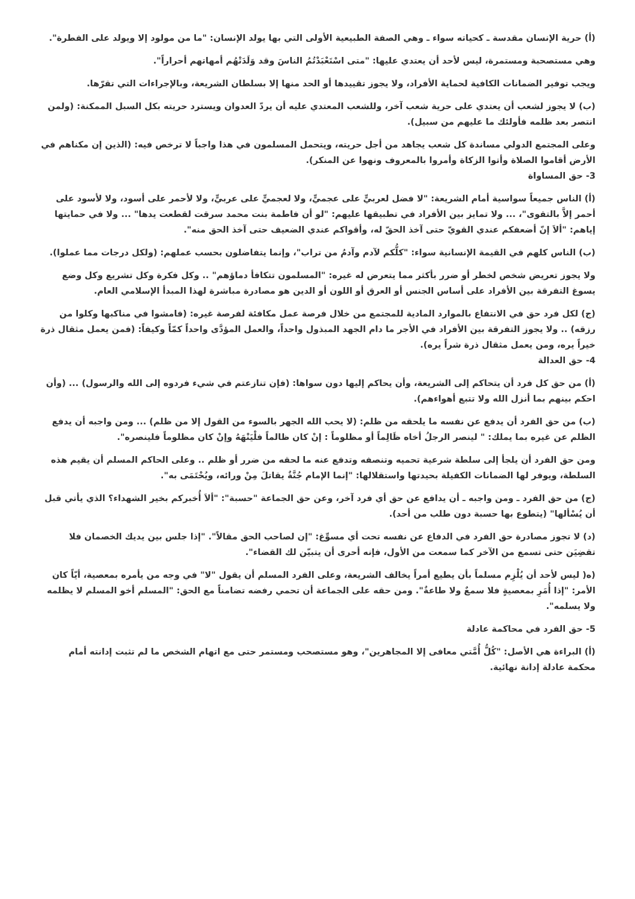(أ) حرية الإنسان مقدسة ـ كحياته سواء ـ وهي الصفة الطبيعية الأولى التي بها يولد الإنسان: "ما من مولود إلا ويولد على الفطرة".
وهي مستصحبة ومستمرة، ليس لأحد أن يعتدي عليها: "متى اسْتَعْبَدْتُمُ الناسَ وقد وَلَدَتْهُم أمهاتهم أحراراً".
ويجب توفير الضمانات الكافية لحماية الأفراد، ولا يجوز تقييدها أو الحد منها إلا بسلطان الشريعة، وبالإجراءات التي تقرّها.
(ب) لا يجوز لشعب أن يعتدي على حرية شعب آخر، وللشعب المعتدي عليه أن يردّ العدوان ويسترد حريته بكل السبل الممكنة: (ولمن انتصر بعد ظلمه فأولئك ما عليهم من سبيل).
وعلى المجتمع الدولي مساندة كل شعب يجاهد من أجل حريته، ويتحمل المسلمون في هذا واجباً لا ترخص فيه: (الذين إن مكناهم في الأرض أقاموا الصلاة وأتوا الزكاة وأمروا بالمعروف ونهوا عن المنكر).
3- حق المساواة
(أ) الناس جميعاً سواسية أمام الشريعة: "لا فضل لعربيٍّ على عجميٍّ، ولا لعجميٍّ على عربيٍّ، ولا لأحمر على أسود، ولا لأسود على أحمر إلاَّ بالتقوى"، ... ولا تمايز بين الأفراد في تطبيقها عليهم: "لو أن فاطمة بنت محمد سرقت لقطعت يدها" ... ولا في حمايتها إياهم: "ألاَ إنّ أضعفكم عندي القويّ حتى آخذ الحقّ له، وأقواكم عندي الضعيف حتى آخذ الحق منه".
(ب) الناس كلهم في القيمة الإنسانية سواء: "كلُّكم لآدم وآدمُ من تراب"، وإنما يتفاضلون بحسب عملهم: (ولكل درجات مما عملوا).
ولا يجوز تعريض شخص لخطر أو ضرر بأكثر مما يتعرض له غيره: "المسلمون تتكافأ دماؤهم" .. وكل فكرة وكل تشريع وكل وضع يسوغ التفرقة بين الأفراد على أساس الجنس أو العرق أو اللون أو الدين هو مصادرة مباشرة لهذا المبدأ الإسلامي العام.
(ج) لكل فرد حق في الانتفاع بالموارد المادية للمجتمع من خلال فرصة عمل مكافئة لفرصة غيره: (فامشوا في مناكبها وكلوا من رزقه) .. ولا يجوز التفرقة بين الأفراد في الأجر ما دام الجهد المبذول واحداً، والعمل المؤدَّى واحداً كمّاً وكيفاً: (فمن يعمل مثقال ذرة خيراً يره، ومن يعمل مثقال ذرة شراً يره).
4- حق العدالة
(أ) من حق كل فرد أن يتحاكم إلى الشريعة، وأن يحاكم إليها دون سواها: (فإن تنازعتم في شيء فردوه إلى الله والرسول) ... (وأن احكم بينهم بما أنزل الله ولا تتبع أهواءهم).
(ب) من حق الفرد أن يدفع عن نفسه ما يلحقه من ظلم: (لا يحب الله الجهر بالسوء من القول إلا من ظلم) ... ومن واجبه أن يدفع الظلم عن غيره بما يملك: " لينصر الرجلُ أخاه ظَالِماً أو مظلوماً : إنْ كان ظالماً فلْيَنْهَهُ وإنْ كان مظلوماً فلينصره".
ومن حق الفرد أن يلجأ إلى سلطة شرعية تحميه وتنصفه وتدفع عنه ما لحقه من ضرر أو ظلم .. وعلى الحاكم المسلم أن يقيم هذه السلطة، ويوفر لها الضمانات الكفيلة بحيدتها واستقلالها: "إنما الإمام جُنَّةٌ يقاتلَ مِنْ ورائه، ويُحْتَمَى به".
(ج) من حق الفرد ـ ومن واجبه ـ أن يدافع عن حق أي فرد آخر، وعن حق الجماعة "حسبة": "ألاَ أُخبركم بخير الشهداء؟ الذي يأتي قبل أن يُسْألها" (يتطوع بها حسبة دون طلب من أحد).
(د) لا تجوز مصادرة حق الفرد في الدفاع عن نفسه تحت أي مسوِّغ: "إن لصاحب الحق مقالاً". "إذا جلس بين يديك الخصمان فلا تقضِيَن حتى تسمع من الآخر كما سمعت من الأول، فإنه أحرى أن يتبيّن لك القضاء".
(ه( ليس لأحد أن يُلْزِم مسلماً بأن يطيع أمراً يخالف الشريعة، وعلى الفرد المسلم أن يقول "لا" في وجه من يأمره بمعصية، أيّاً كان الأمر: "إذا أُمَرِ بمعصيةٍ فلا سمعٌ ولا طاعةٌ". ومن حقه على الجماعة أن تحمي رفضه تضامناً مع الحق: "المسلم أخو المسلم لا يظلمه ولا يسلمه".
5- حق الفرد في محاكمة عادلة
(أ) البراءة هي الأصل: "كُلُّ أُمَّتي معافى إلا المجاهرين"، وهو مستصحب ومستمر حتى مع اتهام الشخص ما لم تثبت إدانته أمام محكمة عادلة إدانة نهائية.